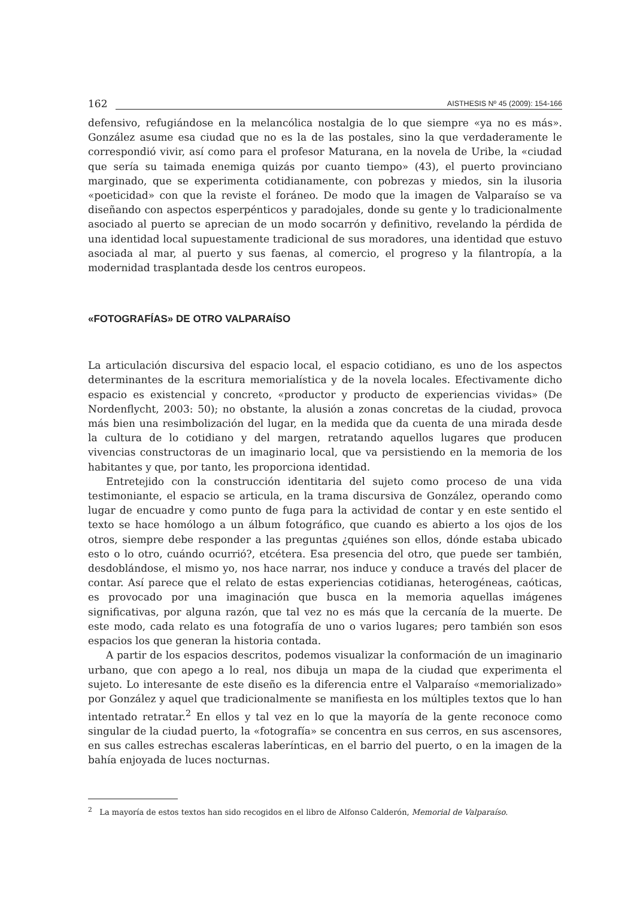162
AISTHESIS Nº 45 (2009): 154-166
defensivo, refugiándose en la melancólica nostalgia de lo que siempre «ya no es más». González asume esa ciudad que no es la de las postales, sino la que verdaderamente le correspondió vivir, así como para el profesor Maturana, en la novela de Uribe, la «ciudad que sería su taimada enemiga quizás por cuanto tiempo» (43), el puerto provinciano marginado, que se experimenta cotidianamente, con pobrezas y miedos, sin la ilusoria «poeticidad» con que la reviste el foráneo. De modo que la imagen de Valparaíso se va diseñando con aspectos esperpénticos y paradojales, donde su gente y lo tradicionalmente asociado al puerto se aprecian de un modo socarrón y definitivo, revelando la pérdida de una identidad local supuestamente tradicional de sus moradores, una identidad que estuvo asociada al mar, al puerto y sus faenas, al comercio, el progreso y la filantropía, a la modernidad trasplantada desde los centros europeos.
«FOTOGRAFÍAS» DE OTRO VALPARAÍSO
La articulación discursiva del espacio local, el espacio cotidiano, es uno de los aspectos determinantes de la escritura memorialística y de la novela locales. Efectivamente dicho espacio es existencial y concreto, «productor y producto de experiencias vividas» (De Nordenflycht, 2003: 50); no obstante, la alusión a zonas concretas de la ciudad, provoca más bien una resimbolización del lugar, en la medida que da cuenta de una mirada desde la cultura de lo cotidiano y del margen, retratando aquellos lugares que producen vivencias constructoras de un imaginario local, que va persistiendo en la memoria de los habitantes y que, por tanto, les proporciona identidad.
Entretejido con la construcción identitaria del sujeto como proceso de una vida testimoniante, el espacio se articula, en la trama discursiva de González, operando como lugar de encuadre y como punto de fuga para la actividad de contar y en este sentido el texto se hace homólogo a un álbum fotográfico, que cuando es abierto a los ojos de los otros, siempre debe responder a las preguntas ¿quiénes son ellos, dónde estaba ubicado esto o lo otro, cuándo ocurrió?, etcétera. Esa presencia del otro, que puede ser también, desdoblándose, el mismo yo, nos hace narrar, nos induce y conduce a través del placer de contar. Así parece que el relato de estas experiencias cotidianas, heterogéneas, caóticas, es provocado por una imaginación que busca en la memoria aquellas imágenes significativas, por alguna razón, que tal vez no es más que la cercanía de la muerte. De este modo, cada relato es una fotografía de uno o varios lugares; pero también son esos espacios los que generan la historia contada.
A partir de los espacios descritos, podemos visualizar la conformación de un imaginario urbano, que con apego a lo real, nos dibuja un mapa de la ciudad que experimenta el sujeto. Lo interesante de este diseño es la diferencia entre el Valparaíso «memorializado» por González y aquel que tradicionalmente se manifiesta en los múltiples textos que lo han intentado retratar.<sup>2</sup> En ellos y tal vez en lo que la mayoría de la gente reconoce como singular de la ciudad puerto, la «fotografía» se concentra en sus cerros, en sus ascensores, en sus calles estrechas escaleras laberínticas, en el barrio del puerto, o en la imagen de la bahía enjoyada de luces nocturnas.
<sup>2</sup> La mayoría de estos textos han sido recogidos en el libro de Alfonso Calderón, Memorial de Valparaíso.